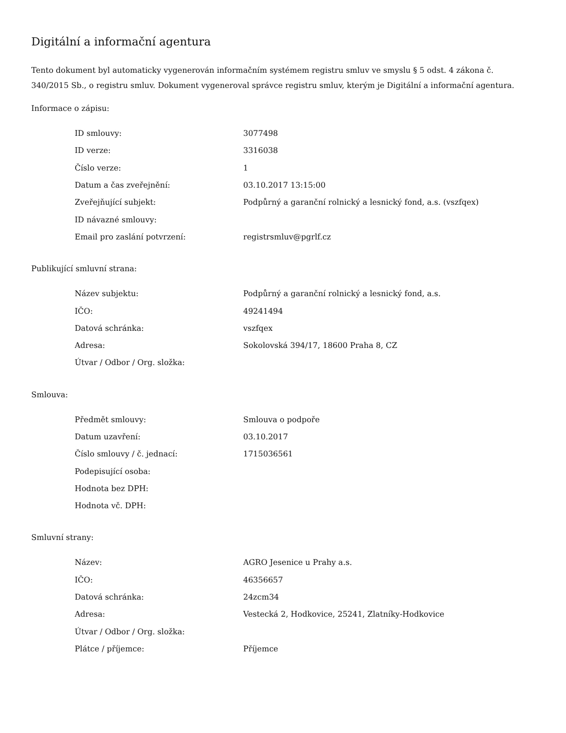Digitální a informační agentura
Tento dokument byl automaticky vygenerován informačním systémem registru smluv ve smyslu § 5 odst. 4 zákona č. 340/2015 Sb., o registru smluv. Dokument vygeneroval správce registru smluv, kterým je Digitální a informační agentura.
Informace o zápisu:
| ID smlouvy: | 3077498 |
| ID verze: | 3316038 |
| Číslo verze: | 1 |
| Datum a čas zveřejnění: | 03.10.2017 13:15:00 |
| Zveřejňující subjekt: | Podpůrný a garanční rolnický a lesnický fond, a.s. (vszfqex) |
| ID návazné smlouvy: | |
| Email pro zaslání potvrzení: | registrsmluv@pgrlf.cz |
Publikující smluvní strana:
| Název subjektu: | Podpůrný a garanční rolnický a lesnický fond, a.s. |
| IČO: | 49241494 |
| Datová schránka: | vszfqex |
| Adresa: | Sokolovská 394/17, 18600 Praha 8, CZ |
| Útvar / Odbor / Org. složka: | |
Smlouva:
| Předmět smlouvy: | Smlouva o podpoře |
| Datum uzavření: | 03.10.2017 |
| Číslo smlouvy / č. jednací: | 1715036561 |
| Podepisující osoba: | |
| Hodnota bez DPH: | |
| Hodnota vč. DPH: | |
Smluvní strany:
| Název: | AGRO Jesenice u Prahy a.s. |
| IČO: | 46356657 |
| Datová schránka: | 24zcm34 |
| Adresa: | Vestecká 2, Hodkovice, 25241, Zlatníky-Hodkovice |
| Útvar / Odbor / Org. složka: | |
| Plátce / příjemce: | Příjemce |